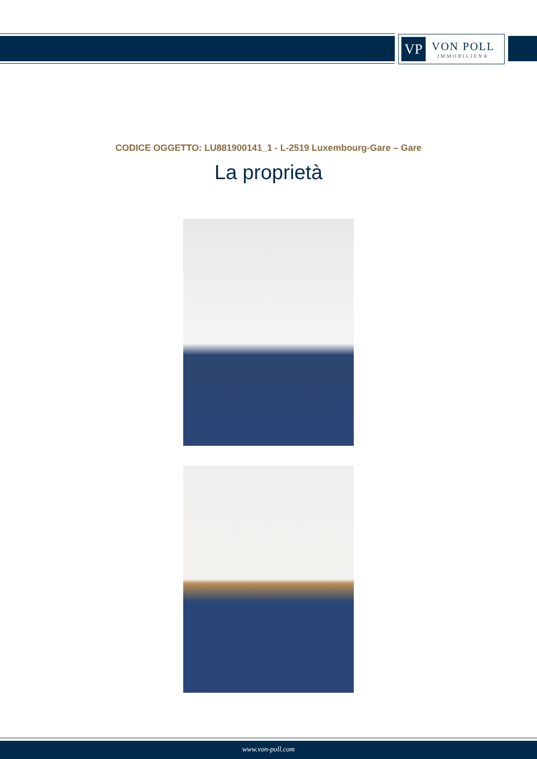VP
VON POLL
IMMOBILIEN®
CODICE OGGETTO: LU881900141_1 - L-2519 Luxembourg-Gare – Gare
La proprietà
www.von-poll.com